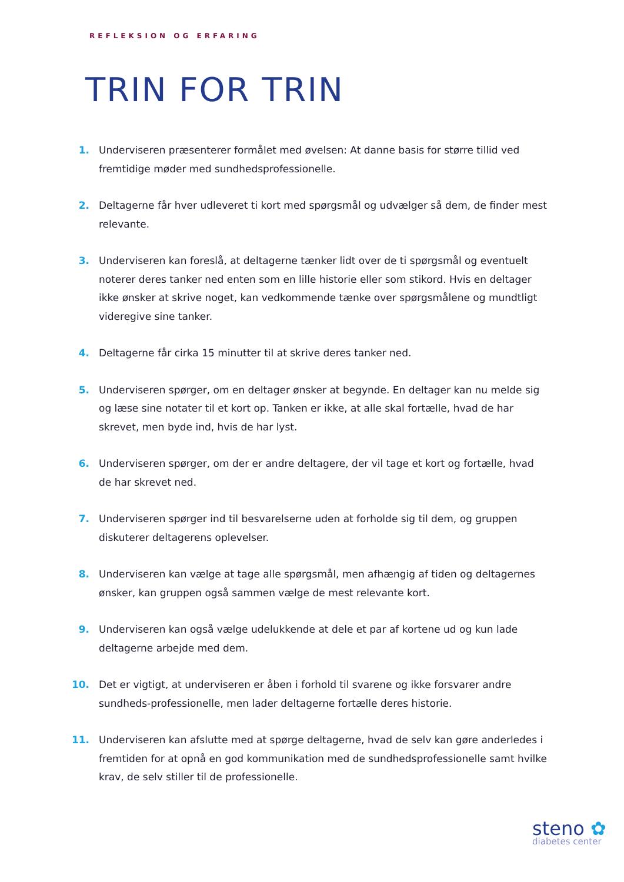REFLEKSION OG ERFARING
TRIN FOR TRIN
1. Underviseren præsenterer formålet med øvelsen: At danne basis for større tillid ved fremtidige møder med sundhedsprofessionelle.
2. Deltagerne får hver udleveret ti kort med spørgsmål og udvælger så dem, de finder mest relevante.
3. Underviseren kan foreslå, at deltagerne tænker lidt over de ti spørgsmål og eventuelt noterer deres tanker ned enten som en lille historie eller som stikord. Hvis en deltager ikke ønsker at skrive noget, kan vedkommende tænke over spørgsmålene og mundtligt videregive sine tanker.
4. Deltagerne får cirka 15 minutter til at skrive deres tanker ned.
5. Underviseren spørger, om en deltager ønsker at begynde. En deltager kan nu melde sig og læse sine notater til et kort op. Tanken er ikke, at alle skal fortælle, hvad de har skrevet, men byde ind, hvis de har lyst.
6. Underviseren spørger, om der er andre deltagere, der vil tage et kort og fortælle, hvad de har skrevet ned.
7. Underviseren spørger ind til besvarelserne uden at forholde sig til dem, og gruppen diskuterer deltagerens oplevelser.
8. Underviseren kan vælge at tage alle spørgsmål, men afhængig af tiden og deltagernes ønsker, kan gruppen også sammen vælge de mest relevante kort.
9. Underviseren kan også vælge udelukkende at dele et par af kortene ud og kun lade deltagerne arbejde med dem.
10. Det er vigtigt, at underviseren er åben i forhold til svarene og ikke forsvarer andre sundheds-professionelle, men lader deltagerne fortælle deres historie.
11. Underviseren kan afslutte med at spørge deltagerne, hvad de selv kan gøre anderledes i fremtiden for at opnå en god kommunikation med de sundhedsprofessionelle samt hvilke krav, de selv stiller til de professionelle.
steno ✿
diabetes center